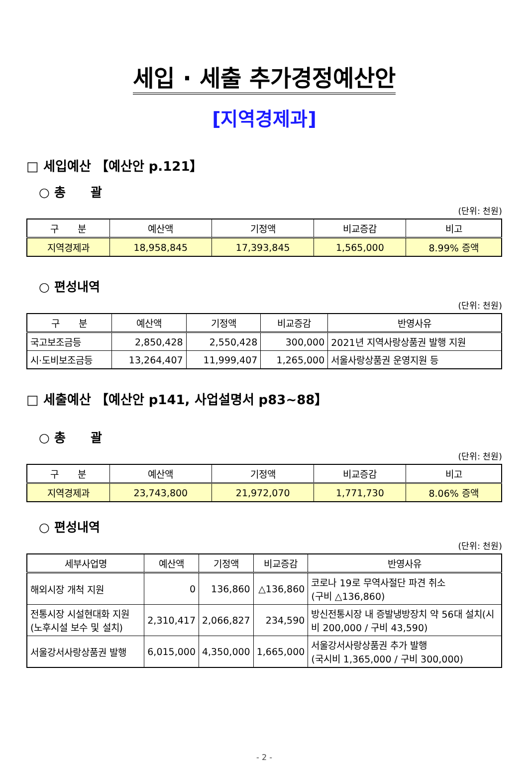세입 · 세출 추가경정예산안
[지역경제과]
□ 세입예산 【예산안 p.121】
○ 총　　괄
(단위: 천원)
| 구 분 | 예산액 | 기정액 | 비교증감 | 비고 |
| --- | --- | --- | --- | --- |
| 지역경제과 | 18,958,845 | 17,393,845 | 1,565,000 | 8.99% 증액 |
○ 편성내역
(단위: 천원)
| 구 분 | 예산액 | 기정액 | 비교증감 | 반영사유 |
| --- | --- | --- | --- | --- |
| 국고보조금등 | 2,850,428 | 2,550,428 | 300,000 | 2021년 지역사랑상품권 발행 지원 |
| 시·도비보조금등 | 13,264,407 | 11,999,407 | 1,265,000 | 서울사랑상품권 운영지원 등 |
□ 세출예산 【예산안 p141, 사업설명서 p83~88】
○ 총　　괄
(단위: 천원)
| 구 분 | 예산액 | 기정액 | 비교증감 | 비고 |
| --- | --- | --- | --- | --- |
| 지역경제과 | 23,743,800 | 21,972,070 | 1,771,730 | 8.06% 증액 |
○ 편성내역
(단위: 천원)
| 세부사업명 | 예산액 | 기정액 | 비교증감 | 반영사유 |
| --- | --- | --- | --- | --- |
| 해외시장 개척 지원 | 0 | 136,860 | △136,860 | 코로나 19로 무역사절단 파견 취소 (구비 △136,860) |
| 전통시장 시설현대화 지원(노후시설 보수 및 설치) | 2,310,417 | 2,066,827 | 234,590 | 방신전통시장 내 증발냉방장치 약 56대 설치(시비 200,000 / 구비 43,590) |
| 서울강서사랑상품권 발행 | 6,015,000 | 4,350,000 | 1,665,000 | 서울강서사랑상품권 추가 발행 (국시비 1,365,000 / 구비 300,000) |
- 2 -